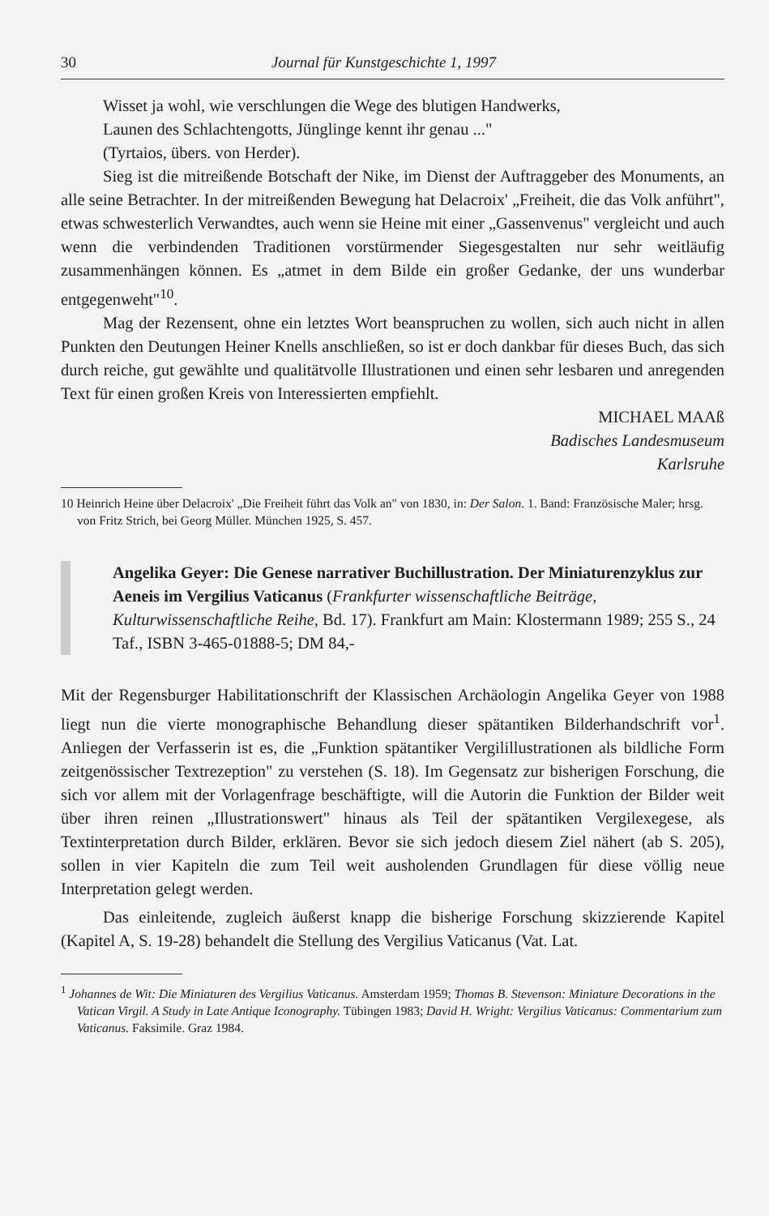30 Journal für Kunstgeschichte 1, 1997
Wisset ja wohl, wie verschlungen die Wege des blutigen Handwerks,
Launen des Schlachtengotts, Jünglinge kennt ihr genau ..."
(Tyrtaios, übers. von Herder).
Sieg ist die mitreißende Botschaft der Nike, im Dienst der Auftraggeber des Monuments, an alle seine Betrachter. In der mitreißenden Bewegung hat Delacroix' „Freiheit, die das Volk anführt", etwas schwesterlich Verwandtes, auch wenn sie Heine mit einer „Gassenvenus" vergleicht und auch wenn die verbindenden Traditionen vorstürmender Siegesgestalten nur sehr weitläufig zusammenhängen können. Es „atmet in dem Bilde ein großer Gedanke, der uns wunderbar entgegenweht"<sup>10</sup>.
Mag der Rezensent, ohne ein letztes Wort beanspruchen zu wollen, sich auch nicht in allen Punkten den Deutungen Heiner Knells anschließen, so ist er doch dankbar für dieses Buch, das sich durch reiche, gut gewählte und qualitätvolle Illustrationen und einen sehr lesbaren und anregenden Text für einen großen Kreis von Interessierten empfiehlt.
MICHAEL MAAß
Badisches Landesmuseum
Karlsruhe
10 Heinrich Heine über Delacroix' „Die Freiheit führt das Volk an" von 1830, in: Der Salon. 1. Band: Französische Maler; hrsg. von Fritz Strich, bei Georg Müller. München 1925, S. 457.
Angelika Geyer: Die Genese narrativer Buchillustration. Der Miniaturenzyklus zur Aeneis im Vergilius Vaticanus (Frankfurter wissenschaftliche Beiträge, Kulturwissenschaftliche Reihe, Bd. 17). Frankfurt am Main: Klostermann 1989; 255 S., 24 Taf., ISBN 3-465-01888-5; DM 84,-
Mit der Regensburger Habilitationschrift der Klassischen Archäologin Angelika Geyer von 1988 liegt nun die vierte monographische Behandlung dieser spätantiken Bilderhandschrift vor<sup>1</sup>. Anliegen der Verfasserin ist es, die „Funktion spätantiker Vergilillustrationen als bildliche Form zeitgenössischer Textrezeption" zu verstehen (S. 18). Im Gegensatz zur bisherigen Forschung, die sich vor allem mit der Vorlagenfrage beschäftigte, will die Autorin die Funktion der Bilder weit über ihren reinen „Illustrationswert" hinaus als Teil der spätantiken Vergilexegese, als Textinterpretation durch Bilder, erklären. Bevor sie sich jedoch diesem Ziel nähert (ab S. 205), sollen in vier Kapiteln die zum Teil weit ausholenden Grundlagen für diese völlig neue Interpretation gelegt werden.
Das einleitende, zugleich äußerst knapp die bisherige Forschung skizzierende Kapitel (Kapitel A, S. 19-28) behandelt die Stellung des Vergilius Vaticanus (Vat. Lat.
<sup>1</sup> Johannes de Wit: Die Miniaturen des Vergilius Vaticanus. Amsterdam 1959; Thomas B. Stevenson: Miniature Decorations in the Vatican Virgil. A Study in Late Antique Iconography. Tübingen 1983; David H. Wright: Vergilius Vaticanus: Commentarium zum Vaticanus. Faksimile. Graz 1984.